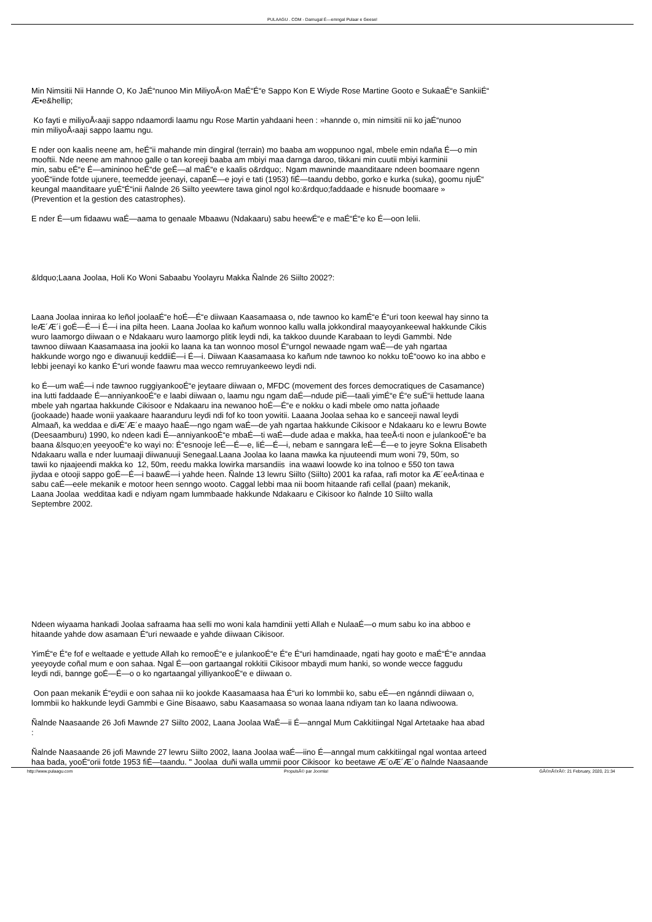PULAAGU . COM - Damugal É—emngal Pulaar e Geese!
Min Nimsitii Nii Hannde O, Ko JaÉ“nunoo Min MiliyoÅ‹on MaÉ“É“e Sappo Kon E Wiyde Rose Martine Gooto e SukaaÉ“e SankiiÉ“
Æ•e&hellip;
Ko fayti e miliyoÅ‹aaji sappo ndaamordi laamu ngu Rose Martin yahdaani heen : »hannde o, min nimsitii nii ko jaÉ“nunoo
min miliyoÅ‹aaji sappo laamu ngu.
E nder oon kaalis neene am, heÉ“ii mahande min dingiral (terrain) mo baaba am woppunoo ngal, mbele emin ndaña É—o min
mooftii. Nde neene am mahnoo galle o tan koreeji baaba am mbiyi maa darnga daroo, tikkani min cuutii mbiyi karminii
min, sabu eÉ“e É—amininoo heÉ“de geÉ—al maÉ“e e kaalis o&rdquo;. Ngam mawninde maanditaare ndeen boomaare ngenn
yooÉ“iinde fotde ujunere, teemedde jeenayi, capanÉ—e joyi e tati (1953) fiÉ—taandu debbo, gorko e kurka (suka), goomu njuÉ“
keungal maanditaare yuÉ“É“inii ñalnde 26 Siilto yeewtere tawa ginol ngol ko:&rdquo;faddaade e hisnude boomaare »
(Prevention et la gestion des catastrophes).
E nder É—um fidaawu waÉ—aama to genaale Mbaawu (Ndakaaru) sabu heewÉ“e e maÉ“É“e ko É—oon lelii.
&ldquo;Laana Joolaa, Holi Ko Woni Sabaabu Yoolayru Makka Ñalnde 26 Siilto 2002?:
Laana Joolaa inniraa ko leñol joolaaÉ“e hoÉ—É“e diiwaan Kaasamaasa o, nde tawnoo ko kamÉ“e É“uri toon keewal hay sinno ta
leÆ´Æ´i goÉ—É—i É—i ina pilta heen. Laana Joolaa ko kañum wonnoo kallu walla jokkondiral maayoyankeewal hakkunde Cikis
wuro laamorgo diiwaan o e Ndakaaru wuro laamorgo plitik leydi ndi, ka takkoo duunde Karabaan to leydi Gammbi. Nde
tawnoo diiwaan Kaasamaasa ina jookii ko laana ka tan wonnoo mosol É“urngol newaade ngam waÉ—de yah ngartaa
hakkunde worgo ngo e diwanuuji keddiiÉ—i É—i. Diiwaan Kaasamaasa ko kañum nde tawnoo ko nokku toÉ“oowo ko ina abbo e
lebbi jeenayi ko kanko É“uri wonde faawru maa wecco remruyankeewo leydi ndi.
ko É—um waÉ—i nde tawnoo ruggiyankooÉ“e jeytaare diiwaan o, MFDC (movement des forces democratiques de Casamance)
ina lutti faddaade É—anniyankooÉ“e e laabi diiwaan o, laamu ngu ngam daÉ—ndude piÉ—taali yimÉ“e É“e suÉ“ii hettude laana
mbele yah ngartaa hakkunde Cikisoor e Ndakaaru ina newanoo hoÉ—É“e e nokku o kadi mbele omo natta joñaade
(jookaade) haade wonii yaakaare haaranduru leydi ndi fof ko toon yowitii. Laaana Joolaa sehaa ko e sanceeji nawal leydi
Almaañ, ka weddaa e diÆ´Æ´e maayo haaÉ—ngo ngam waÉ—de yah ngartaa hakkunde Cikisoor e Ndakaaru ko e lewru Bowte
(Deesaamburu) 1990, ko ndeen kadi É—anniyankooÉ“e mbaÉ—ti waÉ—dude adaa e makka, haa teeÅ‹ti noon e julankooÉ“e ba
baana &lsquo;en yeeyooÉ“e ko wayi no: É“esnooje leÉ—É—e, liÉ—É—i, nebam e sanngara leÉ—É—e to jeyre Sokna Elisabeth
Ndakaaru walla e nder luumaaji diiwanuuji Senegaal.Laana Joolaa ko laana mawka ka njuuteendi mum woni 79, 50m, so
tawii ko njaajeendi makka ko 12, 50m, reedu makka lowirka marsandiis ina waawi loowde ko ina tolnoo e 550 ton tawa
jiydaa e otooji sappo goÉ—É—i baawÉ—i yahde heen. Ñalnde 13 lewru Siilto (Siilto) 2001 ka rafaa, rafi motor ka Æ´eeÅ‹tinaa e
sabu caÉ—eele mekanik e motoor heen senngo wooto. Caggal lebbi maa nii boom hitaande rafi cellal (paan) mekanik,
Laana Joolaa wedditaa kadi e ndiyam ngam lummbaade hakkunde Ndakaaru e Cikisoor ko ñalnde 10 Siilto walla
Septembre 2002.
Ndeen wiyaama hankadi Joolaa safraama haa selli mo woni kala hamdinii yetti Allah e NulaaÉ—o mum sabu ko ina abboo e
hitaande yahde dow asamaan É“uri newaade e yahde diiwaan Cikisoor.
YimÉ“e É“e fof e weltaade e yettude Allah ko remooÉ“e e julankooÉ“e É“e É“uri hamdinaade, ngati hay gooto e maÉ“É“e anndaa
yeeyoyde coñal mum e oon sahaa. Ngal É—oon gartaangal rokkitii Cikisoor mbaydi mum hanki, so wonde wecce faggudu
leydi ndi, bannge goÉ—É—o o ko ngartaangal yilliyankooÉ“e e diiwaan o.
Oon paan mekanik É“eydii e oon sahaa nii ko jookde Kaasamaasa haa É“uri ko lommbii ko, sabu eÉ—en ngánndi diiwaan o,
lommbii ko hakkunde leydi Gammbi e Gine Bisaawo, sabu Kaasamaasa so wonaa laana ndiyam tan ko laana ndiwoowa.
Ñalnde Naasaande 26 Jofi Mawnde 27 Siilto 2002, Laana Joolaa WaÉ—ii É—anngal Mum Cakkitiingal Ngal Artetaake haa abad
:
Ñalnde Naasaande 26 jofi Mawnde 27 lewru Siilto 2002, laana Joolaa waÉ—iino É—anngal mum cakkitiingal ngal wontaa arteed
haa bada, yooÉ“orii fotde 1953 fiÉ—taandu. " Joolaa duñi walla ummii poor Cikisoor ko beetawe Æ´oÆ´Æ´o ñalnde Naasaande
http://www.pulaagu.com PropulsÃ© par Joomla! GÃ©nÃ©rÃ©: 21 February, 2020, 21:34